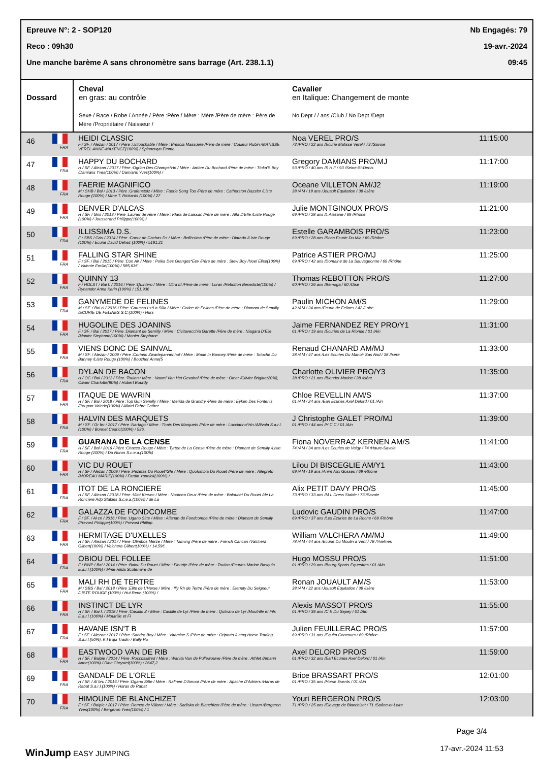Epreuve N°: 2 - SOP120 Nb Engagés: 79
Reco : 09h30 19-avr.-2024
Une manche barème A sans chronomètre sans barrage (Art. 238.1.1) 09:45
| Dossard | Cheval en gras: au contrôle Sexe / Race / Robe / Année / Père :Père / Mère : Mère /Père de mère : Père de Mère /Propriétaire / Naisseur / | Cavalier en Italique: Changement de monte No Dept / / ans /Club / No Dept /Dept | |
| --- | --- | --- | --- |
| 46 FRA | HEIDI CLASSIC F / SF. / Alezan / 2017 / Père :Untouchable / Mère : Brescia Massuere /Père de mère : Couleur Rubin /MATISSE VEREL ANNE-MAXENCE(100%) / Spinnewyn Emma | Noa VEREL PRO/S 73 /PRO / 22 ans /Ecurie Matisse Verel / 73 /Savoie | 11:15:00 |
| 47 FRA | HAPPY DU BOCHARD H / SF. / Alezan / 2017 / Père :Ogrion Des Champs*Hn / Mère : Ambre Du Bochard /Père de mère : Tinka'S Boy /Damians Yves(100%) / Damians Yves(100%) / | Gregory DAMIANS PRO/MJ 93 /PRO / 40 ans /S H F / 93 /Seine-St-Denis | 11:17:00 |
| 48 FRA | FAERIE MAGNIFICO M / SHB / Bai / 2013 / Père :Grafenstolz / Mère : Faerie Song Too /Père de mère : Catherston Dazzler /Liste Rouge (100%) / Mme T. Rickards (100%) / 27 | Oceane VILLETON AM/J2 38 /AM / 18 ans /Jouault Equitation / 38 /Isère | 11:19:00 |
| 49 FRA | DENVER D'ALCAS H / SF. / Gris / 2013 / Père :Laurier de Here / Mère : Klara de Laissac /Père de mère : Alfa D'Elle /Liste Rouge (100%) / Jousserand Philippe(100%) / | Julie MONTGINOUX PRO/S 69 /PRO / 28 ans /L Alezane / 69 /Rhône | 11:21:00 |
| 50 FRA | ILLISSIMA D.S. F / SBS / Gris / 2014 / Père :Coeur de Cachas Ds / Mère : Bellissima /Père de mère : Diarado /Liste Rouge (100%) / Ecurie David Dehez (100%) / 5191,21 | Estelle GARAMBOIS PRO/S 69 /PRO / 28 ans /Scea Ecurie Du Mia / 69 /Rhône | 11:23:00 |
| 51 FRA | FALLING STAR SHINE F / SF. / Bai / 2015 / Père :Con Air / Mère : Polka Des Granges*Eev /Père de mère : Stew Boy /Noel Elise(100%) / Valente Emilie(100%) / 585,63€ | Patrice ASTIER PRO/MJ 69 /PRO / 42 ans /Domaine de La Sauvageonne / 69 /Rhône | 11:25:00 |
| 52 FRA | QUINNY 13 F / HOLST / Bai f. / 2016 / Père :Quintero / Mère : Ultra III /Père de mère : Loran /Rebotton Benedicte(100%) / Rynander Anna Karin (100%) / 151,93€ | Thomas REBOTTON PRO/S 60 /PRO / 26 ans /Bemoga / 60 /Oise | 11:27:00 |
| 53 FRA | GANYMEDE DE FELINES M / SF. / Bai cl / 2016 / Père :Carusso Ls*La Silla / Mère : Cotice de Felines /Père de mère : Diamant de Semilly /ECURIE DE FELINES S.C.(100%) / Hurs | Paulin MICHON AM/S 42 /AM / 24 ans /Ecurie de Felines / 42 /Loire | 11:29:00 |
| 54 FRA | HUGOLINE DES JOANINS F / SF. / Bai / 2017 / Père :Diamant de Semilly / Mère : Civitavecchia Garette /Père de mère : Niagara D'Elle /Monier Stephane(100%) / Monier Stephane | Jaime FERNANDEZ REY PRO/Y1 01 /PRO / 19 ans /Ecuries de La Rionde / 01 /Ain | 11:31:00 |
| 55 FRA | VIENS DONC DE SAINVAL M / SF. / Alezan / 2009 / Père :Coriano Zwartepannenhof / Mère : Made In Banney /Père de mère : Totoche Du Banney /Liste Rouge (100%) / Boucher Anne(5 | Renaud CHANARD AM/MJ 38 /AM / 47 ans /Les Ecuries Du Manoir Sas Nsd / 38 /Isère | 11:33:00 |
| 56 FRA | DYLAN DE BACON H / OC / Bai / 2013 / Père :Toulon / Mère : Naomi Van Het Gevahof /Père de mère : Omar /Olivier Brigitte(20%), Olivier Charlotte(80%) / Hubert Bourdy | Charlotte OLIVIER PRO/Y3 38 /PRO / 21 ans /Blondet Marine / 38 /Isère | 11:35:00 |
| 57 FRA | ITAQUE DE WAVRIN H / SF. / Bai / 2018 / Père :Top Gun Semilly / Mère : Merida de Grandry /Père de mère : Eyken Des Fontenis /Poupon Valerie(100%) / Allard Fabre Cather | Chloe REVELLIN AM/S 01 /AM / 24 ans /Earl Ecuries Axel Delord / 01 /Ain | 11:37:00 |
| 58 FRA | HALVIN DES MARQUETS M / SF. / Gr fer / 2017 / Père :Nartago / Mère : Thais Des Marquets /Père de mère : Luccianno*Hn /Altivola S.a.r.l.(100%) / Bonnet Cedric(100%) / 536, | J Christophe GALET PRO/MJ 01 /PRO / 44 ans /H C C / 01 /Ain | 11:39:00 |
| 59 FRA | GUARANA DE LA CENSE H / SF. / Bai / 2016 / Père :Chacco Rouge / Mère : Tyrtee de La Cense /Père de mère : Diamant de Semilly /Liste Rouge (100%) / Du Noron S.c.e.a.(100%) | Fiona NOVERRAZ KERNEN AM/S 74 /AM / 34 ans /Les Ecuries de Veigy / 74 /Haute-Savoie | 11:41:00 |
| 60 FRA | VIC DU ROUET H / SF / Alezan / 2009 / Père :Pezetas Du Rouet*Gfe / Mère : Quolombia Du Rouet /Père de mère : Allegreto /MOREAU MARIE(100%) / Fardin Yannick(100%) / | Lilou DI BISCEGLIE AM/Y1 69 /AM / 19 ans /Anim Aux Gosses / 69 /Rhône | 11:43:00 |
| 61 FRA | ITOT DE LA RONCIERE H / SF. / Alezan / 2018 / Père :Vitot Kervec / Mère : Noumea Deux /Père de mère : Baloubet Du Rouet /de La Ronciere Adp Stables S.c.e.a.(100%) / de La | Alix PETIT DAVY PRO/S 73 /PRO / 33 ans /M L Dress Stable / 73 /Savoie | 11:45:00 |
| 62 FRA | GALAZZA DE FONDCOMBE F / SF. / Al crl / 2016 / Père :Ugano Sitte / Mère : Ailanah de Fondcombe /Père de mère : Diamant de Semilly /Prevost Philippe(100%) / Prevost Philipp | Ludovic GAUDIN PRO/S 69 /PRO / 37 ans /Les Ecuries de La Roche / 69 /Rhône | 11:47:00 |
| 63 FRA | HERMITAGE D'UXELLES H / SF. / Alezan / 2017 / Père :Olimbos Merze / Mère : Taiming /Père de mère : French Cancan /Valchera Gilbert(100%) / Valchera Gilbert(100%) / 14,59€ | William VALCHERA AM/MJ 78 /AM / 44 ans /Ecurie Du Moulin a Vent / 78 /Yvelines | 11:49:00 |
| 64 FRA | OBIOU DEL FOLLEE F / BWP / Bai / 2014 / Père :Balou Du Rouet / Mère : Fleurtje /Père de mère : Toulon /Ecuries Marine Basquin E.a.r.l.(100%) / Mme Hilda Scutenaire de | Hugo MOSSU PRO/S 01 /PRO / 29 ans /Bourg Sports Equestres / 01 /Ain | 11:51:00 |
| 65 FRA | MALI RH DE TERTRE M / SBS / Bai / 2018 / Père :Elite de L'Herse / Mère : Illy Rh de Tertre /Père de mère : Eternity Du Seigneur /LISTE ROUGE (100%) / Hut Rene (100%) / | Ronan JOUAULT AM/S 38 /AM / 32 ans /Jouault Equitation / 38 /Isère | 11:53:00 |
| 66 FRA | INSTINCT DE LYR H / SF. / Bai f. / 2018 / Père :Casallo Z / Mère : Castille de Lyr /Père de mère : Quilvaro de Lyr /Moutrille et Fils E.a.r.l.(100%) / Moutrille et Fi | Alexis MASSOT PRO/S 01 /PRO / 39 ans /C E Du Sepey / 01 /Ain | 11:55:00 |
| 67 FRA | HAVANE ISN'T B F / SF. / Alezan / 2017 / Père :Sandro Boy / Mère : Vitamine S /Père de mère : Oriporto /Lcmg Horse Trading S.a.r.l.(50%), K.f Equi Tradin / Bally Ro | Julien FEUILLERAC PRO/S 69 /PRO / 31 ans /Equita Concours / 69 /Rhône | 11:57:00 |
| 68 FRA | EASTWOOD VAN DE RIB H / SF. / Baipie / 2014 / Père :Roccossifred / Mère : Wanita Van de Pullewouwe /Père de mère : Athlet /Amann Anne(100%) / Ribe Chrystel(100%) / 2647,2 | Axel DELORD PRO/S 01 /PRO / 32 ans /Earl Ecuries Axel Delord / 01 /Ain | 11:59:00 |
| 69 FRA | GANDALF DE L'ORLE H / SF. / Al bru / 2016 / Père :Ogano Sitte / Mère : Rafinee D'Amour /Père de mère : Apache D'Adriers /Haras de Rabat S.a.r.l.(100%) / Haras de Rabat | Brice BRASSART PRO/S 01 /PRO / 35 ans /Horse Events / 01 /Ain | 12:01:00 |
| 70 FRA | HIMOUNE DE BLANCHIZET F / SF. / Baipie / 2017 / Père :Romeo de Villaret / Mère : Sadiska de Blanchizet /Père de mère : Litsam /Bergeron Yves(100%) / Bergeron Yves(100%) / 1 | Youri BERGERON PRO/S 71 /PRO / 25 ans /Elevage de Blanchizet / 71 /Saône-et-Loire | 12:03:00 |
WinJump EASY JUMPING
Page 3/4
17-avr.-2024 11:53